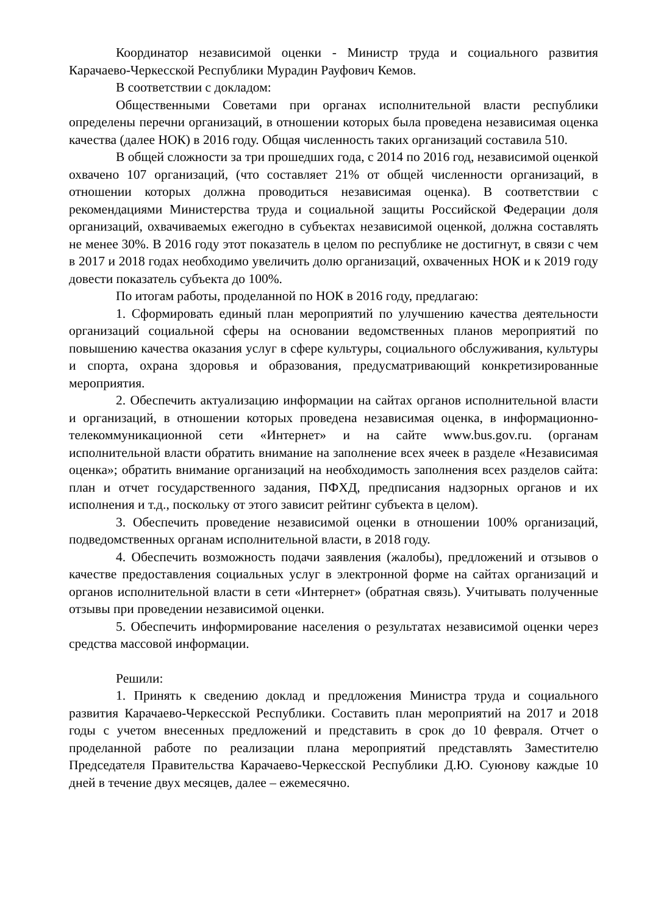Координатор независимой оценки - Министр труда и социального развития Карачаево-Черкесской Республики Мурадин Рауфович Кемов.
В соответствии с докладом:
Общественными Советами при органах исполнительной власти республики определены перечни организаций, в отношении которых была проведена независимая оценка качества (далее НОК) в 2016 году. Общая численность таких организаций составила 510.
В общей сложности за три прошедших года, с 2014 по 2016 год, независимой оценкой охвачено 107 организаций, (что составляет 21% от общей численности организаций, в отношении которых должна проводиться независимая оценка). В соответствии с рекомендациями Министерства труда и социальной защиты Российской Федерации доля организаций, охвачиваемых ежегодно в субъектах независимой оценкой, должна составлять не менее 30%. В 2016 году этот показатель в целом по республике не достигнут, в связи с чем в 2017 и 2018 годах необходимо увеличить долю организаций, охваченных НОК и к 2019 году довести показатель субъекта до 100%.
По итогам работы, проделанной по НОК в 2016 году, предлагаю:
1. Сформировать единый план мероприятий по улучшению качества деятельности организаций социальной сферы на основании ведомственных планов мероприятий по повышению качества оказания услуг в сфере культуры, социального обслуживания, культуры и спорта, охрана здоровья и образования, предусматривающий конкретизированные мероприятия.
2. Обеспечить актуализацию информации на сайтах органов исполнительной власти и организаций, в отношении которых проведена независимая оценка, в информационно-телекоммуникационной сети «Интернет» и на сайте www.bus.gov.ru. (органам исполнительной власти обратить внимание на заполнение всех ячеек в разделе «Независимая оценка»; обратить внимание организаций на необходимость заполнения всех разделов сайта: план и отчет государственного задания, ПФХД, предписания надзорных органов и их исполнения и т.д., поскольку от этого зависит рейтинг субъекта в целом).
3. Обеспечить проведение независимой оценки в отношении 100% организаций, подведомственных органам исполнительной власти, в 2018 году.
4. Обеспечить возможность подачи заявления (жалобы), предложений и отзывов о качестве предоставления социальных услуг в электронной форме на сайтах организаций и органов исполнительной власти в сети «Интернет» (обратная связь). Учитывать полученные отзывы при проведении независимой оценки.
5. Обеспечить информирование населения о результатах независимой оценки через средства массовой информации.
Решили:
1. Принять к сведению доклад и предложения Министра труда и социального развития Карачаево-Черкесской Республики. Составить план мероприятий на 2017 и 2018 годы с учетом внесенных предложений и представить в срок до 10 февраля. Отчет о проделанной работе по реализации плана мероприятий представлять Заместителю Председателя Правительства Карачаево-Черкесской Республики Д.Ю. Суюнову каждые 10 дней в течение двух месяцев, далее – ежемесячно.